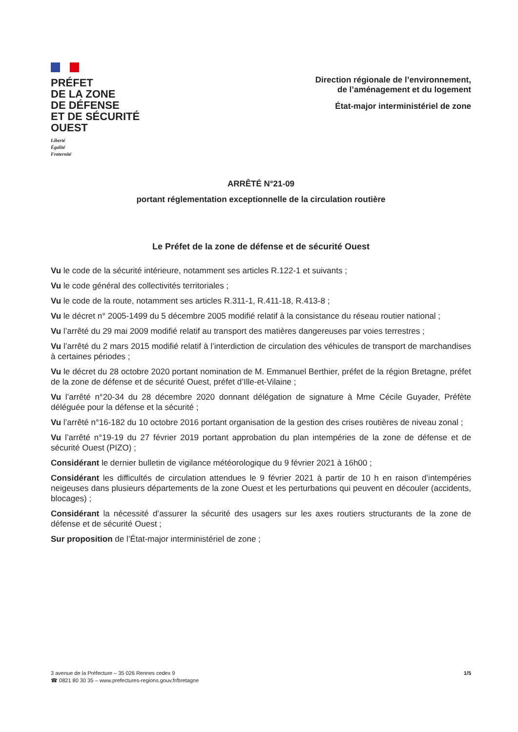PRÉFET
DE LA ZONE
DE DÉFENSE
ET DE SÉCURITÉ
OUEST
Liberté
Égalité
Fraternité
Direction régionale de l’environnement,
de l’aménagement et du logement
État-major interministériel de zone
ARRÊTÉ N°21-09
portant réglementation exceptionnelle de la circulation routière
Le Préfet de la zone de défense et de sécurité Ouest
Vu le code de la sécurité intérieure, notamment ses articles R.122-1 et suivants ;
Vu le code général des collectivités territoriales ;
Vu le code de la route, notamment ses articles R.311-1, R.411-18, R.413-8 ;
Vu le décret n° 2005-1499 du 5 décembre 2005 modifié relatif à la consistance du réseau routier national ;
Vu l’arrêté du 29 mai 2009 modifié relatif au transport des matières dangereuses par voies terrestres ;
Vu l’arrêté du 2 mars 2015 modifié relatif à l’interdiction de circulation des véhicules de transport de marchandises à certaines périodes ;
Vu le décret du 28 octobre 2020 portant nomination de M. Emmanuel Berthier, préfet de la région Bretagne, préfet de la zone de défense et de sécurité Ouest, préfet d’Ille-et-Vilaine ;
Vu l’arrêté n°20-34 du 28 décembre 2020 donnant délégation de signature à Mme Cécile Guyader, Préfète déléguée pour la défense et la sécurité ;
Vu l’arrêté n°16-182 du 10 octobre 2016 portant organisation de la gestion des crises routières de niveau zonal ;
Vu l’arrêté n°19-19 du 27 février 2019 portant approbation du plan intempéries de la zone de défense et de sécurité Ouest (PIZO) ;
Considérant le dernier bulletin de vigilance météorologique du 9 février 2021 à 16h00 ;
Considérant les difficultés de circulation attendues le 9 février 2021 à partir de 10 h en raison d’intempéries neigeuses dans plusieurs départements de la zone Ouest et les perturbations qui peuvent en découler (accidents, blocages) ;
Considérant la nécessité d’assurer la sécurité des usagers sur les axes routiers structurants de la zone de défense et de sécurité Ouest ;
Sur proposition de l’État-major interministériel de zone ;
3 avenue de la Préfecture – 35 026 Rennes cedex 9
☎ 0821 80 30 35 – www.prefectures-regions.gouv.fr/bretagne
1/5